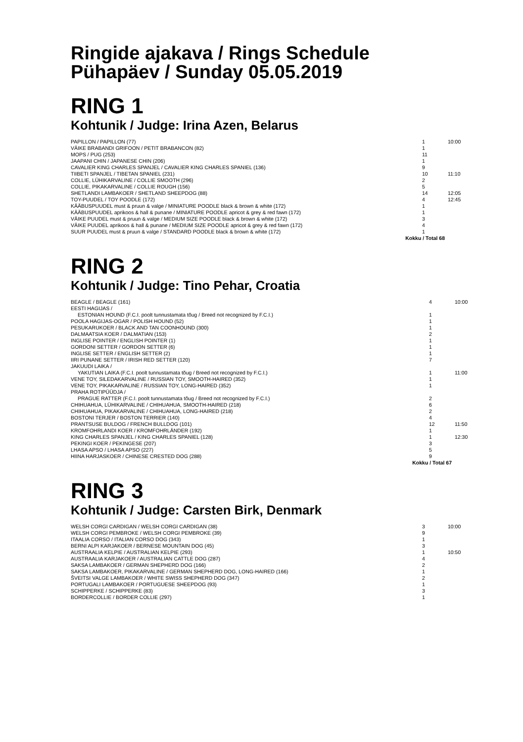Ringide ajakava / Rings Schedule
Pühapäev / Sunday 05.05.2019
RING 1
Kohtunik / Judge: Irina Azen, Belarus
| PAPILLON / PAPILLON (77) | 1 | 10:00 |
| VÄIKE BRABANDI GRIFOON / PETIT BRABANCON (82) | 1 | |
| MOPS / PUG (253) | 11 | |
| JAAPANI CHIN / JAPANESE CHIN (206) | 1 | |
| CAVALIER KING CHARLES SPANJEL / CAVALIER KING CHARLES SPANIEL (136) | 9 | |
| TIIBETI SPANJEL / TIBETAN SPANIEL (231) | 10 | 11:10 |
| COLLIE, LÜHIKARVALINE / COLLIE SMOOTH (296) | 2 | |
| COLLIE, PIKAKARVALINE / COLLIE ROUGH (156) | 5 | |
| SHETLANDI LAMBAKOER / SHETLAND SHEEPDOG (88) | 14 | 12:05 |
| TOY-PUUDEL / TOY POODLE (172) | 4 | 12:45 |
| KÄÄBUSPUUDEL must & pruun & valge / MINIATURE POODLE black & brown & white (172) | 1 | |
| KÄÄBUSPUUDEL aprikoos & hall & punane / MINIATURE POODLE apricot & grey & red fawn (172) | 1 | |
| VÄIKE PUUDEL must & pruun & valge / MEDIUM SIZE POODLE black & brown & white (172) | 3 | |
| VÄIKE PUUDEL aprikoos & hall & punane / MEDIUM SIZE POODLE apricot & grey & red fawn (172) | 4 | |
| SUUR PUUDEL must & pruun & valge / STANDARD POODLE black & brown & white (172) | 1 | |
| Kokku / Total 68 | | |
RING 2
Kohtunik / Judge: Tino Pehar, Croatia
| BEAGLE / BEAGLE (161) | 4 | 10:00 |
| EESTI HAGIJAS / | | |
| ESTONIAN HOUND (F.C.I. poolt tunnustamata tõug / Breed not recognized by F.C.I.) | 1 | |
| POOLA HAGIJAS-OGAR / POLISH HOUND (52) | 1 | |
| PESUKARUKOER / BLACK AND TAN COONHOUND (300) | 1 | |
| DALMAATSIA KOER / DALMATIAN (153) | 2 | |
| INGLISE POINTER / ENGLISH POINTER (1) | 1 | |
| GORDONI SETTER / GORDON SETTER (6) | 1 | |
| INGLISE SETTER / ENGLISH SETTER (2) | 1 | |
| IIRI PUNANE SETTER / IRISH RED SETTER (120) | 7 | |
| JAKUUDI LAIKA / | | |
| YAKUTIAN LAIKA (F.C.I. poolt tunnustamata tõug / Breed not recognized by F.C.I.) | 1 | 11:00 |
| VENE TOY, SILEDAKARVALINE / RUSSIAN TOY, SMOOTH-HAIRED (352) | 1 | |
| VENE TOY, PIKAKARVALINE / RUSSIAN TOY, LONG-HAIRED (352) | 1 | |
| PRAHA ROTIPÜÜDJA / | | |
| PRAGUE RATTER (F.C.I. poolt tunnustamata tõug / Breed not recognized by F.C.I.) | 2 | |
| CHIHUAHUA, LÜHIKARVALINE / CHIHUAHUA, SMOOTH-HAIRED (218) | 6 | |
| CHIHUAHUA, PIKAKARVALINE / CHIHUAHUA, LONG-HAIRED (218) | 2 | |
| BOSTONI TERJER / BOSTON TERRIER (140) | 4 | |
| PRANTSUSE BULDOG / FRENCH BULLDOG (101) | 12 | 11:50 |
| KROMFOHRLANDI KOER / KROMFOHRLÄNDER (192) | 1 | |
| KING CHARLES SPANJEL / KING CHARLES SPANIEL (128) | 1 | 12:30 |
| PEKINGI KOER / PEKINGESE (207) | 3 | |
| LHASA APSO / LHASA APSO (227) | 5 | |
| HIINA HARJASKOER / CHINESE CRESTED DOG (288) | 9 | |
| Kokku / Total 67 | | |
RING 3
Kohtunik / Judge: Carsten Birk, Denmark
| WELSH CORGI CARDIGAN / WELSH CORGI CARDIGAN (38) | 3 | 10:00 |
| WELSH CORGI PEMBROKE / WELSH CORGI PEMBROKE (39) | 9 | |
| ITAALIA CORSO / ITALIAN CORSO DOG (343) | 1 | |
| BERNI ALPI KARJAKOER / BERNESE MOUNTAIN DOG (45) | 3 | |
| AUSTRAALIA KELPIE / AUSTRALIAN KELPIE (293) | 1 | 10:50 |
| AUSTRAALIA KARJAKOER / AUSTRALIAN CATTLE DOG (287) | 4 | |
| SAKSA LAMBAKOER / GERMAN SHEPHERD DOG (166) | 2 | |
| SAKSA LAMBAKOER, PIKAKARVALINE / GERMAN SHEPHERD DOG, LONG-HAIRED (166) | 1 | |
| ŠVEITSI VALGE LAMBAKOER / WHITE SWISS SHEPHERD DOG (347) | 2 | |
| PORTUGALI LAMBAKOER / PORTUGUESE SHEEPDOG (93) | 1 | |
| SCHIPPERKE / SCHIPPERKE (83) | 3 | |
| BORDERCOLLIE / BORDER COLLIE (297) | 1 | |